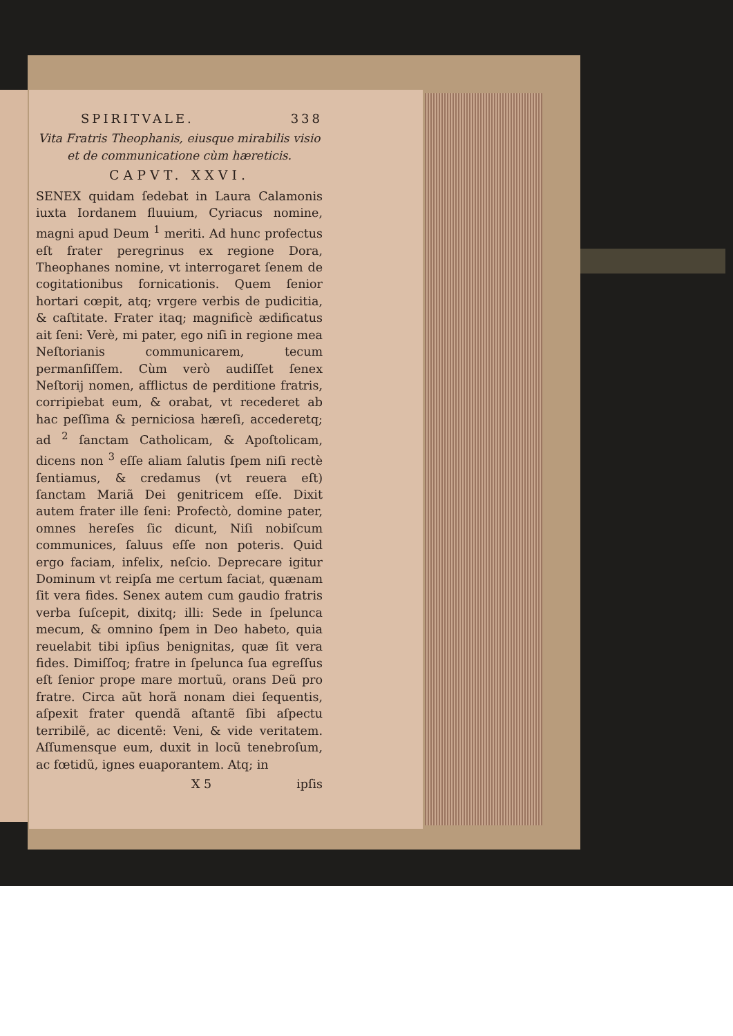SPIRITVALE. 338
Vita Fratris Theophanis, eiusque mirabilis visio et de communicatione cùm hæreticis.
CAPVT. XXVI.
SENEX quidam ſedebat in Laura Calamonis iuxta Iordanem fluuium, Cyriacus nomine, magni apud Deum <sup>1</sup> meriti. Ad hunc profectus eſt frater peregrinus ex regione Dora, Theophanes nomine, vt interrogaret ſenem de cogitationibus fornicationis. Quem ſenior hortari cœpit, atq; vrgere verbis de pudicitia, & caſtitate. Frater itaq; magnificè ædificatus ait ſeni: Verè, mi pater, ego niſi in regione mea Neſtorianis communicarem, tecum permanſiſſem. Cùm verò audiſſet ſenex Neſtorij nomen, afflictus de perditione fratris, corripiebat eum, & orabat, vt recederet ab hac peſſima & perniciosa hæreſi, accederetq; ad <sup>2</sup> ſanctam Catholicam, & Apoſtolicam, dicens non <sup>3</sup> eſſe aliam ſalutis ſpem niſi rectè ſentiamus, & credamus (vt reuera eſt) ſanctam Mariã Dei genitricem eſſe. Dixit autem frater ille ſeni: Profectò, domine pater, omnes hereſes ſic dicunt, Niſi nobiſcum communices, ſaluus eſſe non poteris. Quid ergo faciam, infelix, neſcio. Deprecare igitur Dominum vt reipſa me certum faciat, quænam ſit vera fides. Senex autem cum gaudio fratris verba ſuſcepit, dixitq; illi: Sede in ſpelunca mecum, & omnino ſpem in Deo habeto, quia reuelabit tibi ipſius benignitas, quæ ſit vera fides. Dimiſſoq; fratre in ſpelunca ſua egreſſus eſt ſenior prope mare mortuũ, orans Deũ pro fratre. Circa aũt horã nonam diei ſequentis, aſpexit frater quendã aſtantẽ ſibi aſpectu terribilẽ, ac dicentẽ: Veni, & vide veritatem. Aſſumensque eum, duxit in locũ tenebroſum, ac fœtidũ, ignes euaporantem. Atq; in
X 5 ipſis